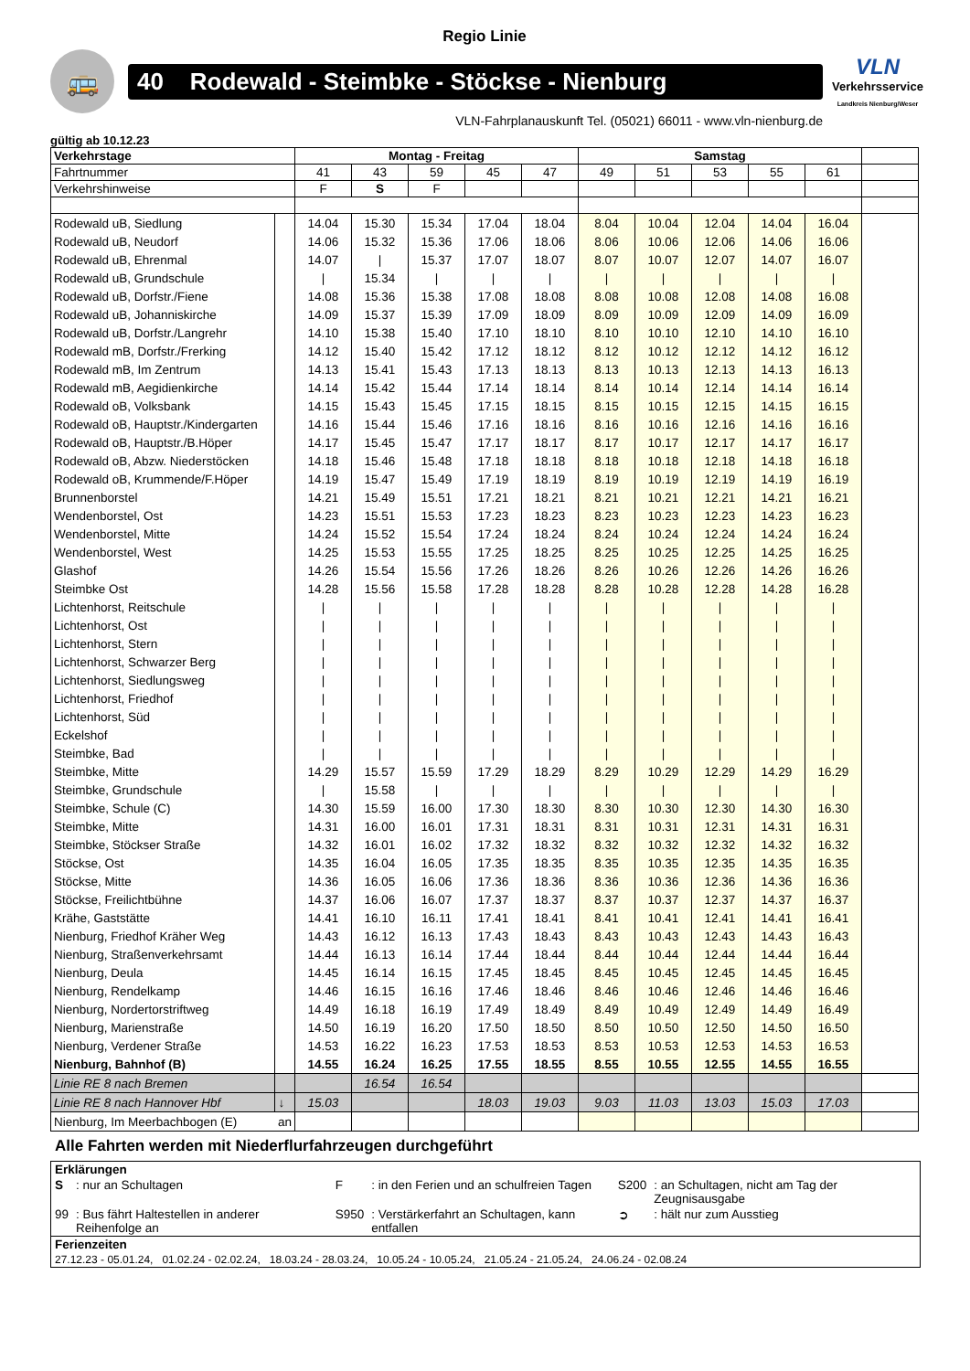Regio Linie
🚌
40 Rodewald - Steimbke - Stöckse - Nienburg
VLN
Verkehrsservice
Landkreis Nienburg/Weser
VLN-Fahrplanauskunft Tel. (05021) 66011 - www.vln-nienburg.de
gültig ab 10.12.23
| Verkehrstage | | Montag - Freitag | | | | | Samstag | | | | | |
| Fahrtnummer | | 41 | 43 | 59 | 45 | 47 | 49 | 51 | 53 | 55 | 61 | |
| Verkehrshinweise | | F | S | F | | | | | | | | |
| Rodewald uB, Siedlung | | 14.04 | 15.30 | 15.34 | 17.04 | 18.04 | 8.04 | 10.04 | 12.04 | 14.04 | 16.04 | |
| Rodewald uB, Neudorf | | 14.06 | 15.32 | 15.36 | 17.06 | 18.06 | 8.06 | 10.06 | 12.06 | 14.06 | 16.06 | |
| Rodewald uB, Ehrenmal | | 14.07 | / | 15.37 | 17.07 | 18.07 | 8.07 | 10.07 | 12.07 | 14.07 | 16.07 | |
| Rodewald uB, Grundschule | | / | 15.34 | / | / | / | / | / | / | / | / | |
| Rodewald uB, Dorfstr./Fiene | | 14.08 | 15.36 | 15.38 | 17.08 | 18.08 | 8.08 | 10.08 | 12.08 | 14.08 | 16.08 | |
| Rodewald uB, Johanniskirche | | 14.09 | 15.37 | 15.39 | 17.09 | 18.09 | 8.09 | 10.09 | 12.09 | 14.09 | 16.09 | |
| Rodewald uB, Dorfstr./Langrehr | | 14.10 | 15.38 | 15.40 | 17.10 | 18.10 | 8.10 | 10.10 | 12.10 | 14.10 | 16.10 | |
| Rodewald mB, Dorfstr./Frerking | | 14.12 | 15.40 | 15.42 | 17.12 | 18.12 | 8.12 | 10.12 | 12.12 | 14.12 | 16.12 | |
| Rodewald mB, Im Zentrum | | 14.13 | 15.41 | 15.43 | 17.13 | 18.13 | 8.13 | 10.13 | 12.13 | 14.13 | 16.13 | |
| Rodewald mB, Aegidienkirche | | 14.14 | 15.42 | 15.44 | 17.14 | 18.14 | 8.14 | 10.14 | 12.14 | 14.14 | 16.14 | |
| Rodewald oB, Volksbank | | 14.15 | 15.43 | 15.45 | 17.15 | 18.15 | 8.15 | 10.15 | 12.15 | 14.15 | 16.15 | |
| Rodewald oB, Hauptstr./Kindergarten | | 14.16 | 15.44 | 15.46 | 17.16 | 18.16 | 8.16 | 10.16 | 12.16 | 14.16 | 16.16 | |
| Rodewald oB, Hauptstr./B.Höper | | 14.17 | 15.45 | 15.47 | 17.17 | 18.17 | 8.17 | 10.17 | 12.17 | 14.17 | 16.17 | |
| Rodewald oB, Abzw. Niederstöcken | | 14.18 | 15.46 | 15.48 | 17.18 | 18.18 | 8.18 | 10.18 | 12.18 | 14.18 | 16.18 | |
| Rodewald oB, Krummende/F.Höper | | 14.19 | 15.47 | 15.49 | 17.19 | 18.19 | 8.19 | 10.19 | 12.19 | 14.19 | 16.19 | |
| Brunnenborstel | | 14.21 | 15.49 | 15.51 | 17.21 | 18.21 | 8.21 | 10.21 | 12.21 | 14.21 | 16.21 | |
| Wendenborstel, Ost | | 14.23 | 15.51 | 15.53 | 17.23 | 18.23 | 8.23 | 10.23 | 12.23 | 14.23 | 16.23 | |
| Wendenborstel, Mitte | | 14.24 | 15.52 | 15.54 | 17.24 | 18.24 | 8.24 | 10.24 | 12.24 | 14.24 | 16.24 | |
| Wendenborstel, West | | 14.25 | 15.53 | 15.55 | 17.25 | 18.25 | 8.25 | 10.25 | 12.25 | 14.25 | 16.25 | |
| Glashof | | 14.26 | 15.54 | 15.56 | 17.26 | 18.26 | 8.26 | 10.26 | 12.26 | 14.26 | 16.26 | |
| Steimbke Ost | | 14.28 | 15.56 | 15.58 | 17.28 | 18.28 | 8.28 | 10.28 | 12.28 | 14.28 | 16.28 | |
| Lichtenhorst, Reitschule | | / | / | / | / | / | / | / | / | / | / | |
| Lichtenhorst, Ost | | / | / | / | / | / | / | / | / | / | / | |
| Lichtenhorst, Stern | | / | / | / | / | / | / | / | / | / | / | |
| Lichtenhorst, Schwarzer Berg | | / | / | / | / | / | / | / | / | / | / | |
| Lichtenhorst, Siedlungsweg | | / | / | / | / | / | / | / | / | / | / | |
| Lichtenhorst, Friedhof | | / | / | / | / | / | / | / | / | / | / | |
| Lichtenhorst, Süd | | / | / | / | / | / | / | / | / | / | / | |
| Eckelshof | | / | / | / | / | / | / | / | / | / | / | |
| Steimbke, Bad | | / | / | / | / | / | / | / | / | / | / | |
| Steimbke, Mitte | | 14.29 | 15.57 | 15.59 | 17.29 | 18.29 | 8.29 | 10.29 | 12.29 | 14.29 | 16.29 | |
| Steimbke, Grundschule | | / | 15.58 | / | / | / | / | / | / | / | / | |
| Steimbke, Schule (C) | | 14.30 | 15.59 | 16.00 | 17.30 | 18.30 | 8.30 | 10.30 | 12.30 | 14.30 | 16.30 | |
| Steimbke, Mitte | | 14.31 | 16.00 | 16.01 | 17.31 | 18.31 | 8.31 | 10.31 | 12.31 | 14.31 | 16.31 | |
| Steimbke, Stöckser Straße | | 14.32 | 16.01 | 16.02 | 17.32 | 18.32 | 8.32 | 10.32 | 12.32 | 14.32 | 16.32 | |
| Stöckse, Ost | | 14.35 | 16.04 | 16.05 | 17.35 | 18.35 | 8.35 | 10.35 | 12.35 | 14.35 | 16.35 | |
| Stöckse, Mitte | | 14.36 | 16.05 | 16.06 | 17.36 | 18.36 | 8.36 | 10.36 | 12.36 | 14.36 | 16.36 | |
| Stöckse, Freilichtbühne | | 14.37 | 16.06 | 16.07 | 17.37 | 18.37 | 8.37 | 10.37 | 12.37 | 14.37 | 16.37 | |
| Krähe, Gaststätte | | 14.41 | 16.10 | 16.11 | 17.41 | 18.41 | 8.41 | 10.41 | 12.41 | 14.41 | 16.41 | |
| Nienburg, Friedhof Kräher Weg | | 14.43 | 16.12 | 16.13 | 17.43 | 18.43 | 8.43 | 10.43 | 12.43 | 14.43 | 16.43 | |
| Nienburg, Straßenverkehrsamt | | 14.44 | 16.13 | 16.14 | 17.44 | 18.44 | 8.44 | 10.44 | 12.44 | 14.44 | 16.44 | |
| Nienburg, Deula | | 14.45 | 16.14 | 16.15 | 17.45 | 18.45 | 8.45 | 10.45 | 12.45 | 14.45 | 16.45 | |
| Nienburg, Rendelkamp | | 14.46 | 16.15 | 16.16 | 17.46 | 18.46 | 8.46 | 10.46 | 12.46 | 14.46 | 16.46 | |
| Nienburg, Nordertorstriftweg | | 14.49 | 16.18 | 16.19 | 17.49 | 18.49 | 8.49 | 10.49 | 12.49 | 14.49 | 16.49 | |
| Nienburg, Marienstraße | | 14.50 | 16.19 | 16.20 | 17.50 | 18.50 | 8.50 | 10.50 | 12.50 | 14.50 | 16.50 | |
| Nienburg, Verdener Straße | | 14.53 | 16.22 | 16.23 | 17.53 | 18.53 | 8.53 | 10.53 | 12.53 | 14.53 | 16.53 | |
| Nienburg, Bahnhof (B) | | 14.55 | 16.24 | 16.25 | 17.55 | 18.55 | 8.55 | 10.55 | 12.55 | 14.55 | 16.55 | |
| Linie RE 8 nach Bremen | | | 16.54 | 16.54 | | | | | | | | |
| Linie RE 8 nach Hannover Hbf | ↓ | 15.03 | | | 18.03 | 19.03 | 9.03 | 11.03 | 13.03 | 15.03 | 17.03 | |
| Nienburg, Im Meerbachbogen (E) | an | | | | | | | | | | | |
Alle Fahrten werden mit Niederflurfahrzeugen durchgeführt
| Erklärungen | | | | | |
| S | : nur an Schultagen | F | : in den Ferien und an schulfreien Tagen | S200 | : an Schultagen, nicht am Tag der Zeugnisausgabe |
| 99 | : Bus fährt Haltestellen in anderer Reihenfolge an | S950 | : Verstärkerfahrt an Schultagen, kann entfallen | ➲ | : hält nur zum Ausstieg |
| Ferienzeiten | | | | | |
| 27.12.23 - 05.01.24, 01.02.24 - 02.02.24, 18.03.24 - 28.03.24, 10.05.24 - 10.05.24, 21.05.24 - 21.05.24, 24.06.24 - 02.08.24 | | | | | |